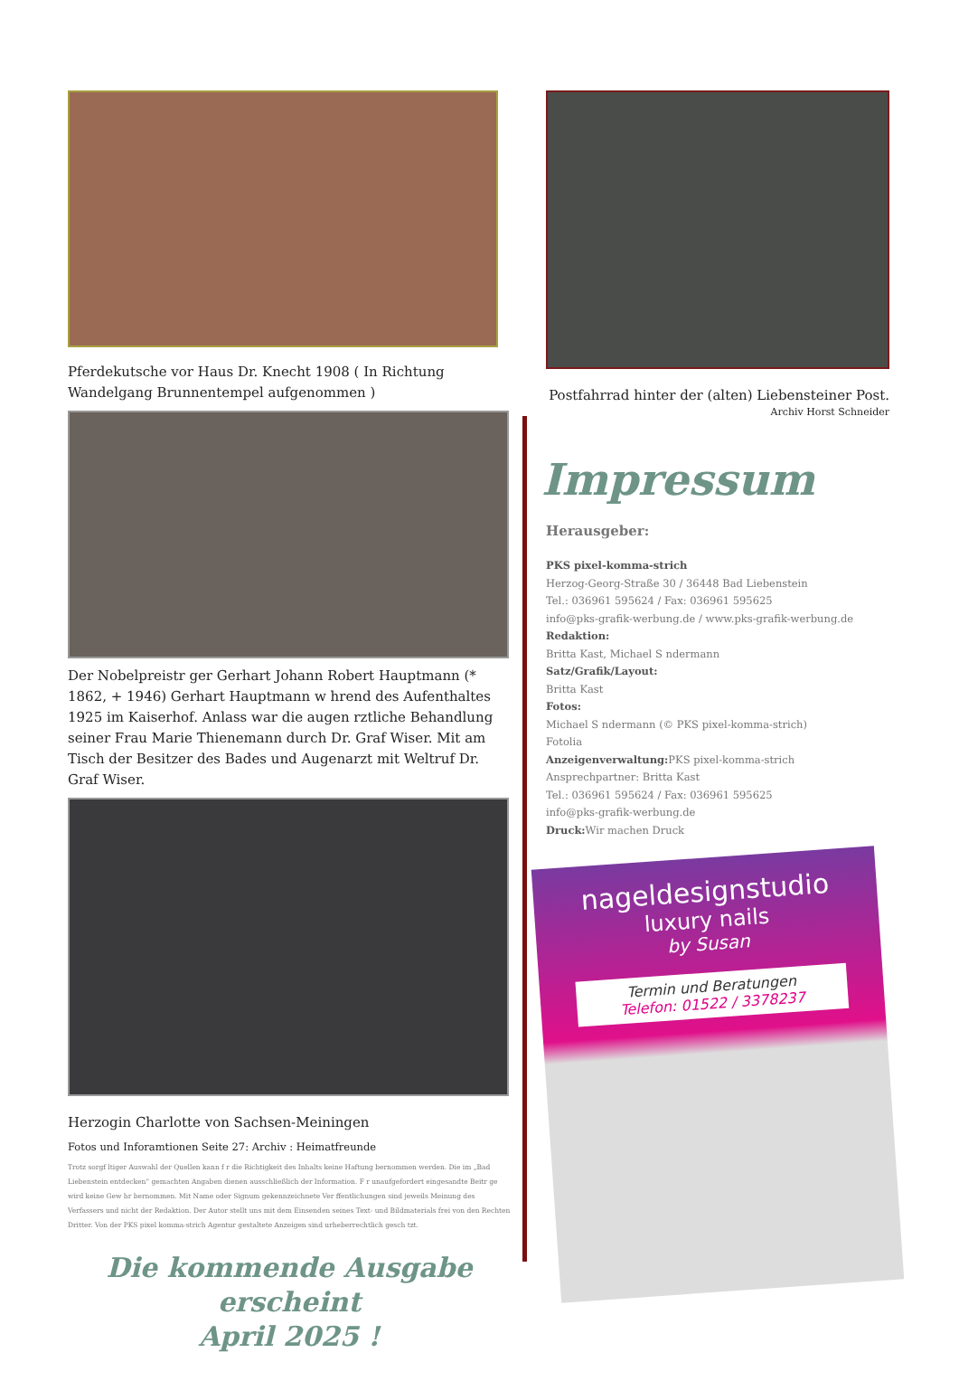Pferdekutsche vor Haus Dr. Knecht 1908 ( In Richtung Wandelgang Brunnentempel aufgenommen )
Der Nobelpreistr ger Gerhart Johann Robert Hauptmann (* 1862, + 1946) Gerhart Hauptmann w hrend des Aufenthaltes 1925 im Kaiserhof. Anlass war die augen rztliche Behandlung seiner Frau Marie Thienemann durch Dr. Graf Wiser. Mit am Tisch der Besitzer des Bades und Augenarzt mit Weltruf Dr. Graf Wiser.
Herzogin Charlotte von Sachsen-Meiningen
Fotos und Inforamtionen Seite 27: Archiv : Heimatfreunde
Trotz sorgf ltiger Auswahl der Quellen kann f r die Richtigkeit des Inhalts keine Haftung bernommen werden. Die im „Bad Liebenstein entdecken“ gemachten Angaben dienen ausschließlich der Information. F r unaufgefordert eingesandte Beitr ge wird keine Gew hr bernommen. Mit Name oder Signum gekennzeichnete Ver ffentlichungen sind jeweils Meinung des Verfassers und nicht der Redaktion. Der Autor stellt uns mit dem Einsenden seines Text- und Bildmaterials frei von den Rechten Dritter. Von der PKS pixel komma-strich Agentur gestaltete Anzeigen sind urheberrechtlich gesch tzt.
Die kommende Ausgabe erscheint
April 2025 !
Postfahrrad hinter der (alten) Liebensteiner Post.
Archiv Horst Schneider
Impressum
Herausgeber:
PKS pixel-komma-strich
Herzog-Georg-Straße 30 / 36448 Bad Liebenstein
Tel.: 036961 595624 / Fax: 036961 595625
info@pks-grafik-werbung.de / www.pks-grafik-werbung.de
Redaktion:
Britta Kast, Michael S ndermann
Satz/Grafik/Layout:
Britta Kast
Fotos:
Michael S ndermann (© PKS pixel-komma-strich)
Fotolia
Anzeigenverwaltung: PKS pixel-komma-strich
Ansprechpartner: Britta Kast
Tel.: 036961 595624 / Fax: 036961 595625
info@pks-grafik-werbung.de
Druck: Wir machen Druck
nageldesignstudio
luxury nails
by Susan
Termin und Beratungen
Telefon: 01522 / 3378237